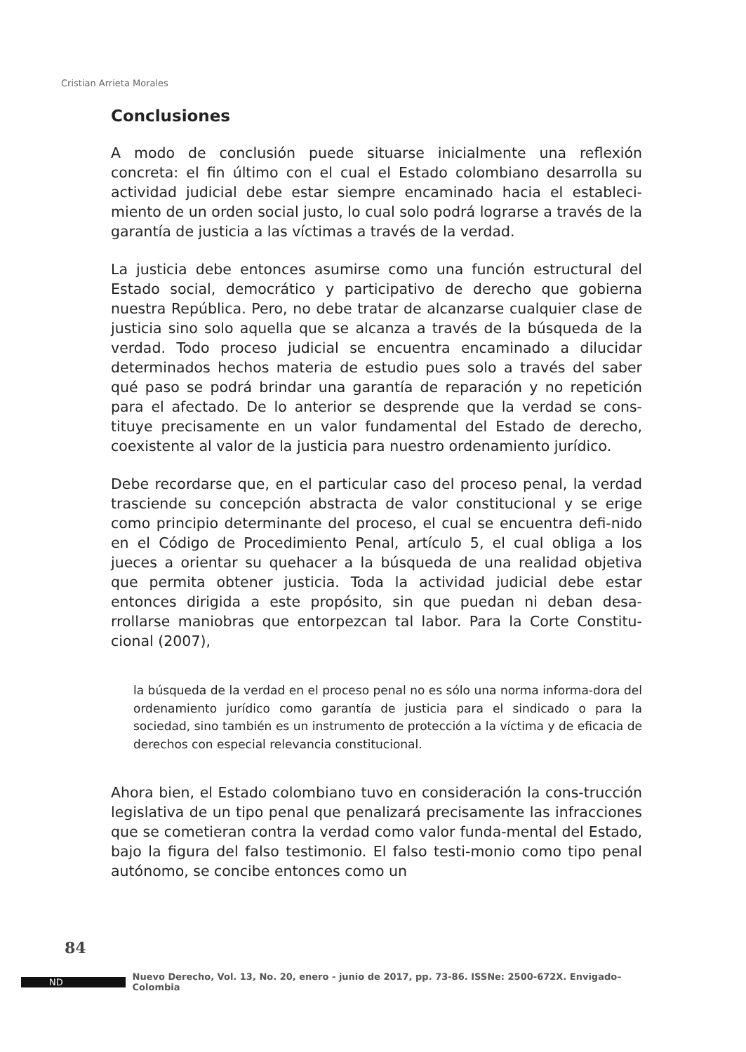Cristian Arrieta Morales
Conclusiones
A modo de conclusión puede situarse inicialmente una reflexión concreta: el fin último con el cual el Estado colombiano desarrolla su actividad judicial debe estar siempre encaminado hacia el estableci-miento de un orden social justo, lo cual solo podrá lograrse a través de la garantía de justicia a las víctimas a través de la verdad.
La justicia debe entonces asumirse como una función estructural del Estado social, democrático y participativo de derecho que gobierna nuestra República. Pero, no debe tratar de alcanzarse cualquier clase de justicia sino solo aquella que se alcanza a través de la búsqueda de la verdad. Todo proceso judicial se encuentra encaminado a dilucidar determinados hechos materia de estudio pues solo a través del saber qué paso se podrá brindar una garantía de reparación y no repetición para el afectado. De lo anterior se desprende que la verdad se cons-tituye precisamente en un valor fundamental del Estado de derecho, coexistente al valor de la justicia para nuestro ordenamiento jurídico.
Debe recordarse que, en el particular caso del proceso penal, la verdad trasciende su concepción abstracta de valor constitucional y se erige como principio determinante del proceso, el cual se encuentra defi-nido en el Código de Procedimiento Penal, artículo 5, el cual obliga a los jueces a orientar su quehacer a la búsqueda de una realidad objetiva que permita obtener justicia. Toda la actividad judicial debe estar entonces dirigida a este propósito, sin que puedan ni deban desa-rrollarse maniobras que entorpezcan tal labor. Para la Corte Constitu-cional (2007),
la búsqueda de la verdad en el proceso penal no es sólo una norma informa-dora del ordenamiento jurídico como garantía de justicia para el sindicado o para la sociedad, sino también es un instrumento de protección a la víctima y de eficacia de derechos con especial relevancia constitucional.
Ahora bien, el Estado colombiano tuvo en consideración la cons-trucción legislativa de un tipo penal que penalizará precisamente las infracciones que se cometieran contra la verdad como valor funda-mental del Estado, bajo la figura del falso testimonio. El falso testi-monio como tipo penal autónomo, se concibe entonces como un
84
ND Nuevo Derecho, Vol. 13, No. 20, enero - junio de 2017, pp. 73-86. ISSNe: 2500-672X. Envigado–Colombia